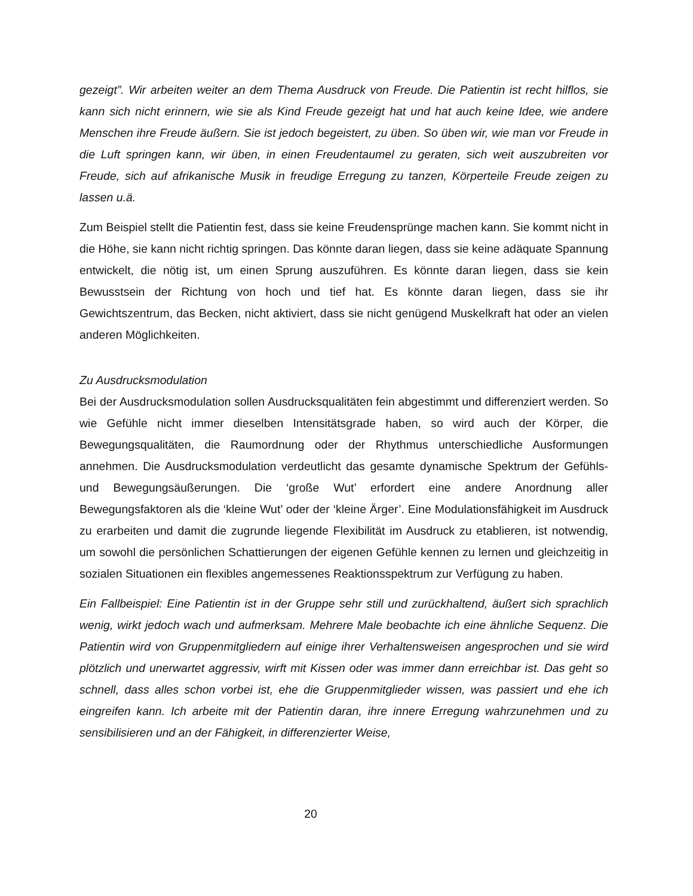gezeigt”. Wir arbeiten weiter an dem Thema Ausdruck von Freude. Die Patientin ist recht hilflos, sie kann sich nicht erinnern, wie sie als Kind Freude gezeigt hat und hat auch keine Idee, wie andere Menschen ihre Freude äußern. Sie ist jedoch begeistert, zu üben. So üben wir, wie man vor Freude in die Luft springen kann, wir üben, in einen Freudentaumel zu geraten, sich weit auszubreiten vor Freude, sich auf afrikanische Musik in freudige Erregung zu tanzen, Körperteile Freude zeigen zu lassen u.ä.
Zum Beispiel stellt die Patientin fest, dass sie keine Freudensprünge machen kann. Sie kommt nicht in die Höhe, sie kann nicht richtig springen. Das könnte daran liegen, dass sie keine adäquate Spannung entwickelt, die nötig ist, um einen Sprung auszuführen. Es könnte daran liegen, dass sie kein Bewusstsein der Richtung von hoch und tief hat. Es könnte daran liegen, dass sie ihr Gewichtszentrum, das Becken, nicht aktiviert, dass sie nicht genügend Muskelkraft hat oder an vielen anderen Möglichkeiten.
Zu Ausdrucksmodulation
Bei der Ausdrucksmodulation sollen Ausdrucksqualitäten fein abgestimmt und differenziert werden. So wie Gefühle nicht immer dieselben Intensitätsgrade haben, so wird auch der Körper, die Bewegungsqualitäten, die Raumordnung oder der Rhythmus unterschiedliche Ausformungen annehmen. Die Ausdrucksmodulation verdeutlicht das gesamte dynamische Spektrum der Gefühls- und Bewegungsäußerungen. Die ‘große Wut’ erfordert eine andere Anordnung aller Bewegungsfaktoren als die ‘kleine Wut’ oder der ‘kleine Ärger’. Eine Modulationsfähigkeit im Ausdruck zu erarbeiten und damit die zugrunde liegende Flexibilität im Ausdruck zu etablieren, ist notwendig, um sowohl die persönlichen Schattierungen der eigenen Gefühle kennen zu lernen und gleichzeitig in sozialen Situationen ein flexibles angemessenes Reaktionsspektrum zur Verfügung zu haben.
Ein Fallbeispiel: Eine Patientin ist in der Gruppe sehr still und zurückhaltend, äußert sich sprachlich wenig, wirkt jedoch wach und aufmerksam. Mehrere Male beobachte ich eine ähnliche Sequenz. Die Patientin wird von Gruppenmitgliedern auf einige ihrer Verhaltensweisen angesprochen und sie wird plötzlich und unerwartet aggressiv, wirft mit Kissen oder was immer dann erreichbar ist. Das geht so schnell, dass alles schon vorbei ist, ehe die Gruppenmitglieder wissen, was passiert und ehe ich eingreifen kann. Ich arbeite mit der Patientin daran, ihre innere Erregung wahrzunehmen und zu sensibilisieren und an der Fähigkeit, in differenzierter Weise,
20